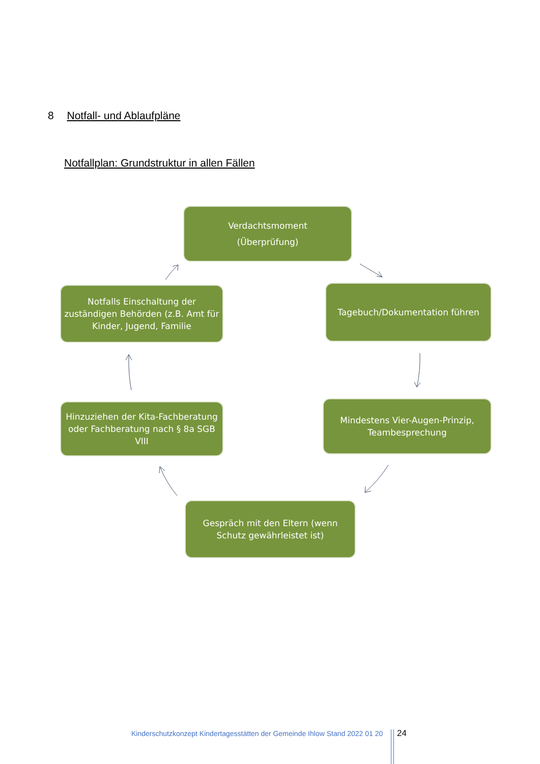8 Notfall- und Ablaufpläne
Notfallplan: Grundstruktur in allen Fällen
Verdachtsmoment
(Überprüfung)
Tagebuch/Dokumentation führen
Mindestens Vier-Augen-Prinzip, Teambesprechung
Gespräch mit den Eltern (wenn Schutz gewährleistet ist)
Hinzuziehen der Kita-Fachberatung oder Fachberatung nach § 8a SGB VIII
Notfalls Einschaltung der zuständigen Behörden (z.B. Amt für Kinder, Jugend, Familie
Kinderschutzkonzept Kindertagesstätten der Gemeinde Ihlow Stand 2022 01 20
24